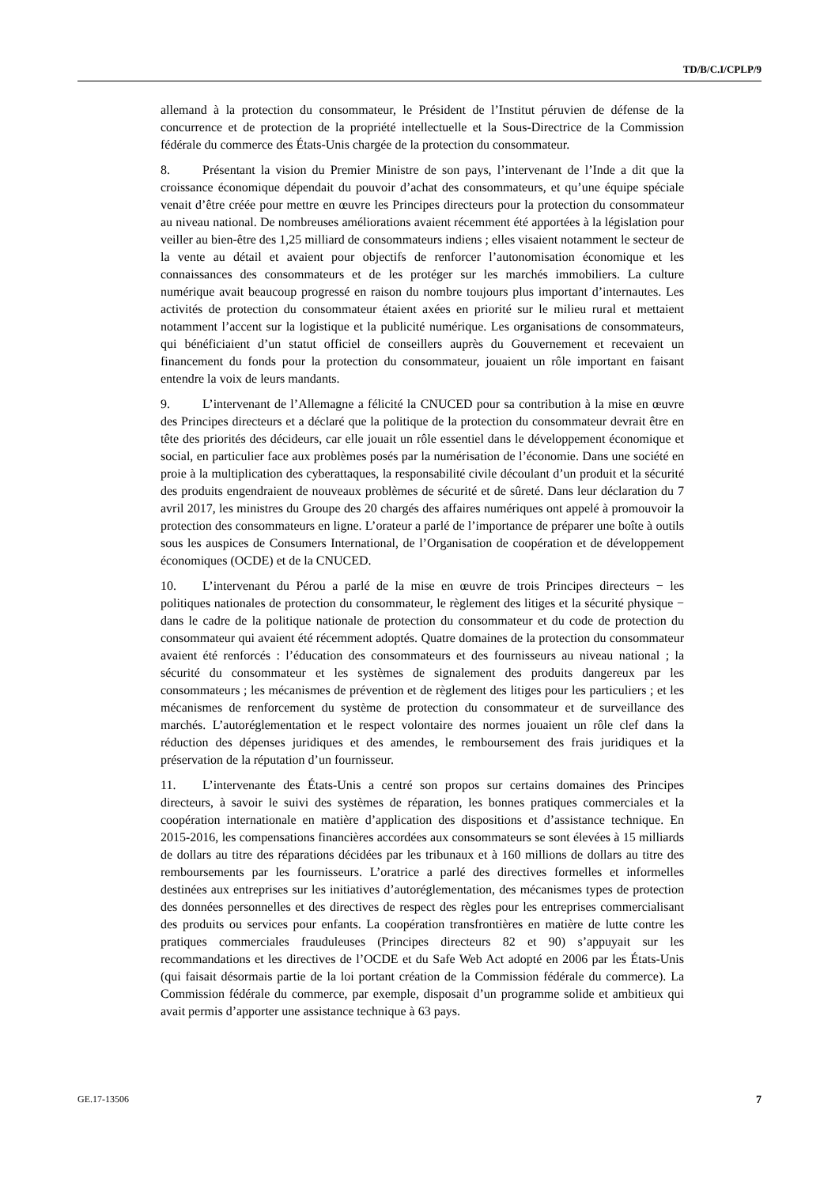TD/B/C.I/CPLP/9
allemand à la protection du consommateur, le Président de l’Institut péruvien de défense de la concurrence et de protection de la propriété intellectuelle et la Sous-Directrice de la Commission fédérale du commerce des États-Unis chargée de la protection du consommateur.
8. Présentant la vision du Premier Ministre de son pays, l’intervenant de l’Inde a dit que la croissance économique dépendait du pouvoir d’achat des consommateurs, et qu’une équipe spéciale venait d’être créée pour mettre en œuvre les Principes directeurs pour la protection du consommateur au niveau national. De nombreuses améliorations avaient récemment été apportées à la législation pour veiller au bien-être des 1,25 milliard de consommateurs indiens ; elles visaient notamment le secteur de la vente au détail et avaient pour objectifs de renforcer l’autonomisation économique et les connaissances des consommateurs et de les protéger sur les marchés immobiliers. La culture numérique avait beaucoup progressé en raison du nombre toujours plus important d’internautes. Les activités de protection du consommateur étaient axées en priorité sur le milieu rural et mettaient notamment l’accent sur la logistique et la publicité numérique. Les organisations de consommateurs, qui bénéficiaient d’un statut officiel de conseillers auprès du Gouvernement et recevaient un financement du fonds pour la protection du consommateur, jouaient un rôle important en faisant entendre la voix de leurs mandants.
9. L’intervenant de l’Allemagne a félicité la CNUCED pour sa contribution à la mise en œuvre des Principes directeurs et a déclaré que la politique de la protection du consommateur devrait être en tête des priorités des décideurs, car elle jouait un rôle essentiel dans le développement économique et social, en particulier face aux problèmes posés par la numérisation de l’économie. Dans une société en proie à la multiplication des cyberattaques, la responsabilité civile découlant d’un produit et la sécurité des produits engendraient de nouveaux problèmes de sécurité et de sûreté. Dans leur déclaration du 7 avril 2017, les ministres du Groupe des 20 chargés des affaires numériques ont appelé à promouvoir la protection des consommateurs en ligne. L’orateur a parlé de l’importance de préparer une boîte à outils sous les auspices de Consumers International, de l’Organisation de coopération et de développement économiques (OCDE) et de la CNUCED.
10. L’intervenant du Pérou a parlé de la mise en œuvre de trois Principes directeurs − les politiques nationales de protection du consommateur, le règlement des litiges et la sécurité physique − dans le cadre de la politique nationale de protection du consommateur et du code de protection du consommateur qui avaient été récemment adoptés. Quatre domaines de la protection du consommateur avaient été renforcés : l’éducation des consommateurs et des fournisseurs au niveau national ; la sécurité du consommateur et les systèmes de signalement des produits dangereux par les consommateurs ; les mécanismes de prévention et de règlement des litiges pour les particuliers ; et les mécanismes de renforcement du système de protection du consommateur et de surveillance des marchés. L’autoréglementation et le respect volontaire des normes jouaient un rôle clef dans la réduction des dépenses juridiques et des amendes, le remboursement des frais juridiques et la préservation de la réputation d’un fournisseur.
11. L’intervenante des États-Unis a centré son propos sur certains domaines des Principes directeurs, à savoir le suivi des systèmes de réparation, les bonnes pratiques commerciales et la coopération internationale en matière d’application des dispositions et d’assistance technique. En 2015-2016, les compensations financières accordées aux consommateurs se sont élevées à 15 milliards de dollars au titre des réparations décidées par les tribunaux et à 160 millions de dollars au titre des remboursements par les fournisseurs. L’oratrice a parlé des directives formelles et informelles destinées aux entreprises sur les initiatives d’autoréglementation, des mécanismes types de protection des données personnelles et des directives de respect des règles pour les entreprises commercialisant des produits ou services pour enfants. La coopération transfrontières en matière de lutte contre les pratiques commerciales frauduleuses (Principes directeurs 82 et 90) s’appuyait sur les recommandations et les directives de l’OCDE et du Safe Web Act adopté en 2006 par les États-Unis (qui faisait désormais partie de la loi portant création de la Commission fédérale du commerce). La Commission fédérale du commerce, par exemple, disposait d’un programme solide et ambitieux qui avait permis d’apporter une assistance technique à 63 pays.
GE.17-13506 7